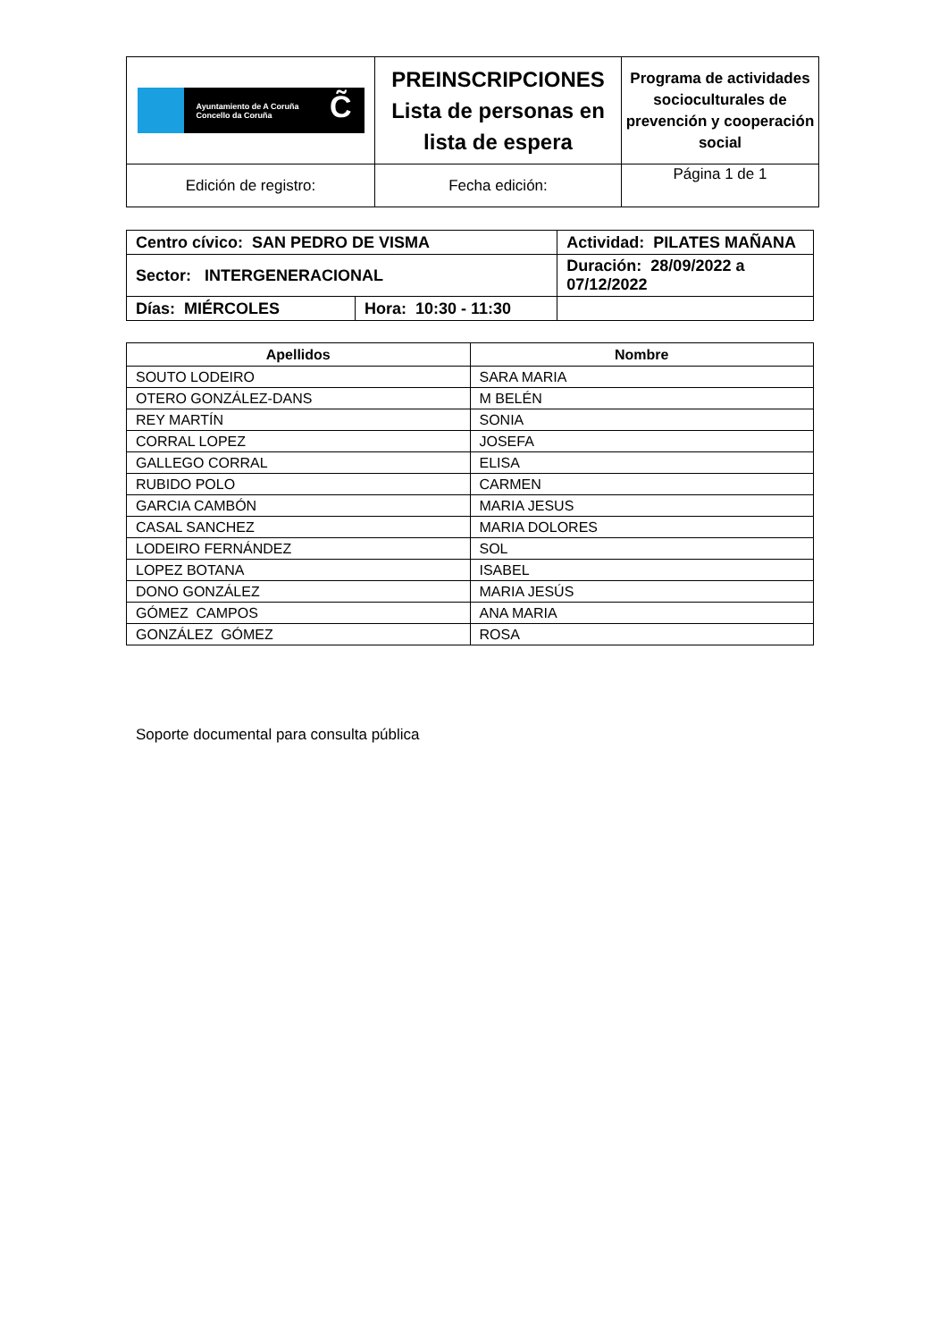| Ayuntamiento de A Coruña Concello da Coruña C̃ | PREINSCRIPCIONES Lista de personas en lista de espera | Programa de actividades socioculturales de prevención y cooperación social |
| Edición de registro: | Fecha edición: | Página 1 de 1 |
| Centro cívico: SAN PEDRO DE VISMA | | Actividad: PILATES MAÑANA | |
| Sector: INTERGENERACIONAL | | Duración: 28/09/2022 a 07/12/2022 | |
| Días: MIÉRCOLES | Hora: 10:30 - 11:30 | | |
| Apellidos | Nombre |
| --- | --- |
| SOUTO LODEIRO | SARA MARIA |
| OTERO GONZÁLEZ-DANS | M BELÉN |
| REY MARTÍN | SONIA |
| CORRAL LOPEZ | JOSEFA |
| GALLEGO CORRAL | ELISA |
| RUBIDO POLO | CARMEN |
| GARCIA CAMBÓN | MARIA JESUS |
| CASAL SANCHEZ | MARIA DOLORES |
| LODEIRO FERNÁNDEZ | SOL |
| LOPEZ BOTANA | ISABEL |
| DONO GONZÁLEZ | MARIA JESÚS |
| GÓMEZ CAMPOS | ANA MARIA |
| GONZÁLEZ GÓMEZ | ROSA |
Soporte documental para consulta pública